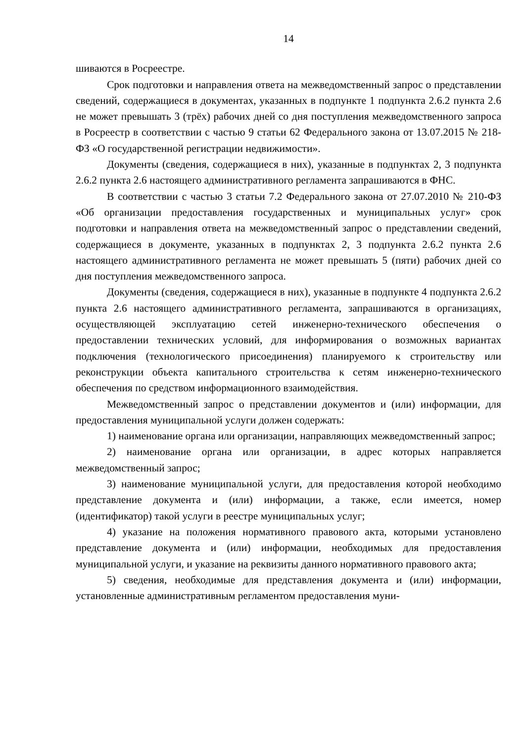14
шиваются в Росреестре.
Срок подготовки и направления ответа на межведомственный запрос о представлении сведений, содержащиеся в документах, указанных в подпункте 1 подпункта 2.6.2 пункта 2.6 не может превышать 3 (трёх) рабочих дней со дня поступления межведомственного запроса в Росреестр в соответствии с частью 9 статьи 62 Федерального закона от 13.07.2015 № 218-ФЗ «О государственной регистрации недвижимости».
Документы (сведения, содержащиеся в них), указанные в подпунктах 2, 3 подпункта 2.6.2 пункта 2.6 настоящего административного регламента запрашиваются в ФНС.
В соответствии с частью 3 статьи 7.2 Федерального закона от 27.07.2010 № 210-ФЗ «Об организации предоставления государственных и муниципальных услуг» срок подготовки и направления ответа на межведомственный запрос о представлении сведений, содержащиеся в документе, указанных в подпунктах 2, 3 подпункта 2.6.2 пункта 2.6 настоящего административного регламента не может превышать 5 (пяти) рабочих дней со дня поступления межведомственного запроса.
Документы (сведения, содержащиеся в них), указанные в подпункте 4 подпункта 2.6.2 пункта 2.6 настоящего административного регламента, запрашиваются в организациях, осуществляющей эксплуатацию сетей инженерно-технического обеспечения о предоставлении технических условий, для информирования о возможных вариантах подключения (технологического присоединения) планируемого к строительству или реконструкции объекта капитального строительства к сетям инженерно-технического обеспечения по средством информационного взаимодействия.
Межведомственный запрос о представлении документов и (или) информации, для предоставления муниципальной услуги должен содержать:
1) наименование органа или организации, направляющих межведомственный запрос;
2) наименование органа или организации, в адрес которых направляется межведомственный запрос;
3) наименование муниципальной услуги, для предоставления которой необходимо представление документа и (или) информации, а также, если имеется, номер (идентификатор) такой услуги в реестре муниципальных услуг;
4) указание на положения нормативного правового акта, которыми установлено представление документа и (или) информации, необходимых для предоставления муниципальной услуги, и указание на реквизиты данного нормативного правового акта;
5) сведения, необходимые для представления документа и (или) информации, установленные административным регламентом предоставления муни-